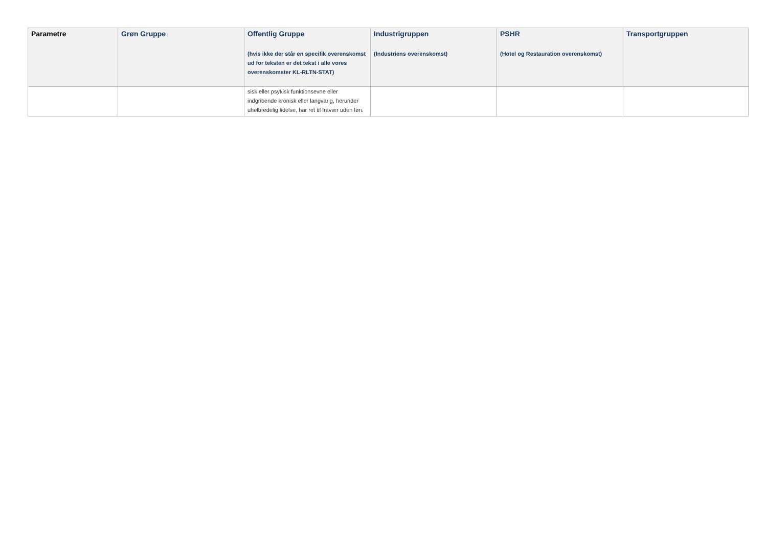| Parametre | Grøn Gruppe | Offentlig Gruppe (hvis ikke der står en specifik overenskomst ud for teksten er det tekst i alle vores overenskomster KL-RLTN-STAT) | Industrigruppen (Industriens overenskomst) | PSHR (Hotel og Restauration overenskomst) | Transportgruppen |
| --- | --- | --- | --- | --- | --- |
| | | sisk eller psykisk funktionsevne eller indgribende kronisk eller langvarig, herunder uhelbredelig lidelse, har ret til fravær uden løn. | | | |